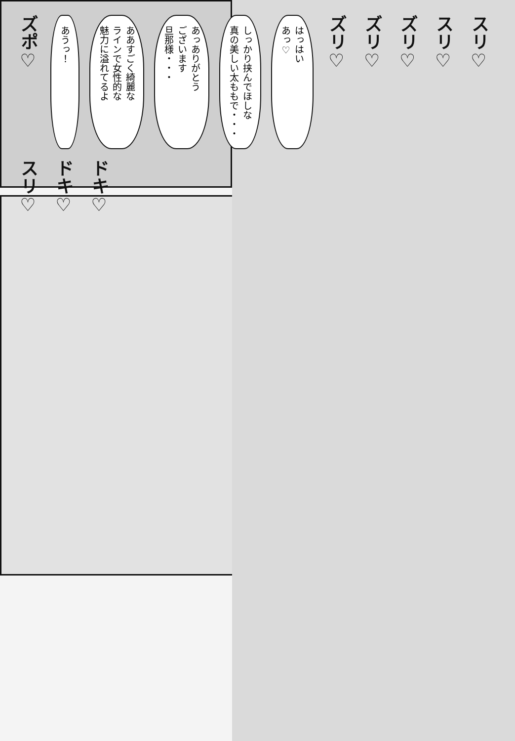ズポ♡
あうっ！
ああすごく綺麗な
ラインで女性的な
魅力に溢れてるよ
あっありがとう
ございます
旦那様・・・
しっかり挟んでほしな
真の美しい太ももで・・・
はっはい
あっ♡
ズリ♡
ズリ♡
ズリ♡
スリ♡
スリ♡
スリ♡
ドキ♡
ドキ♡